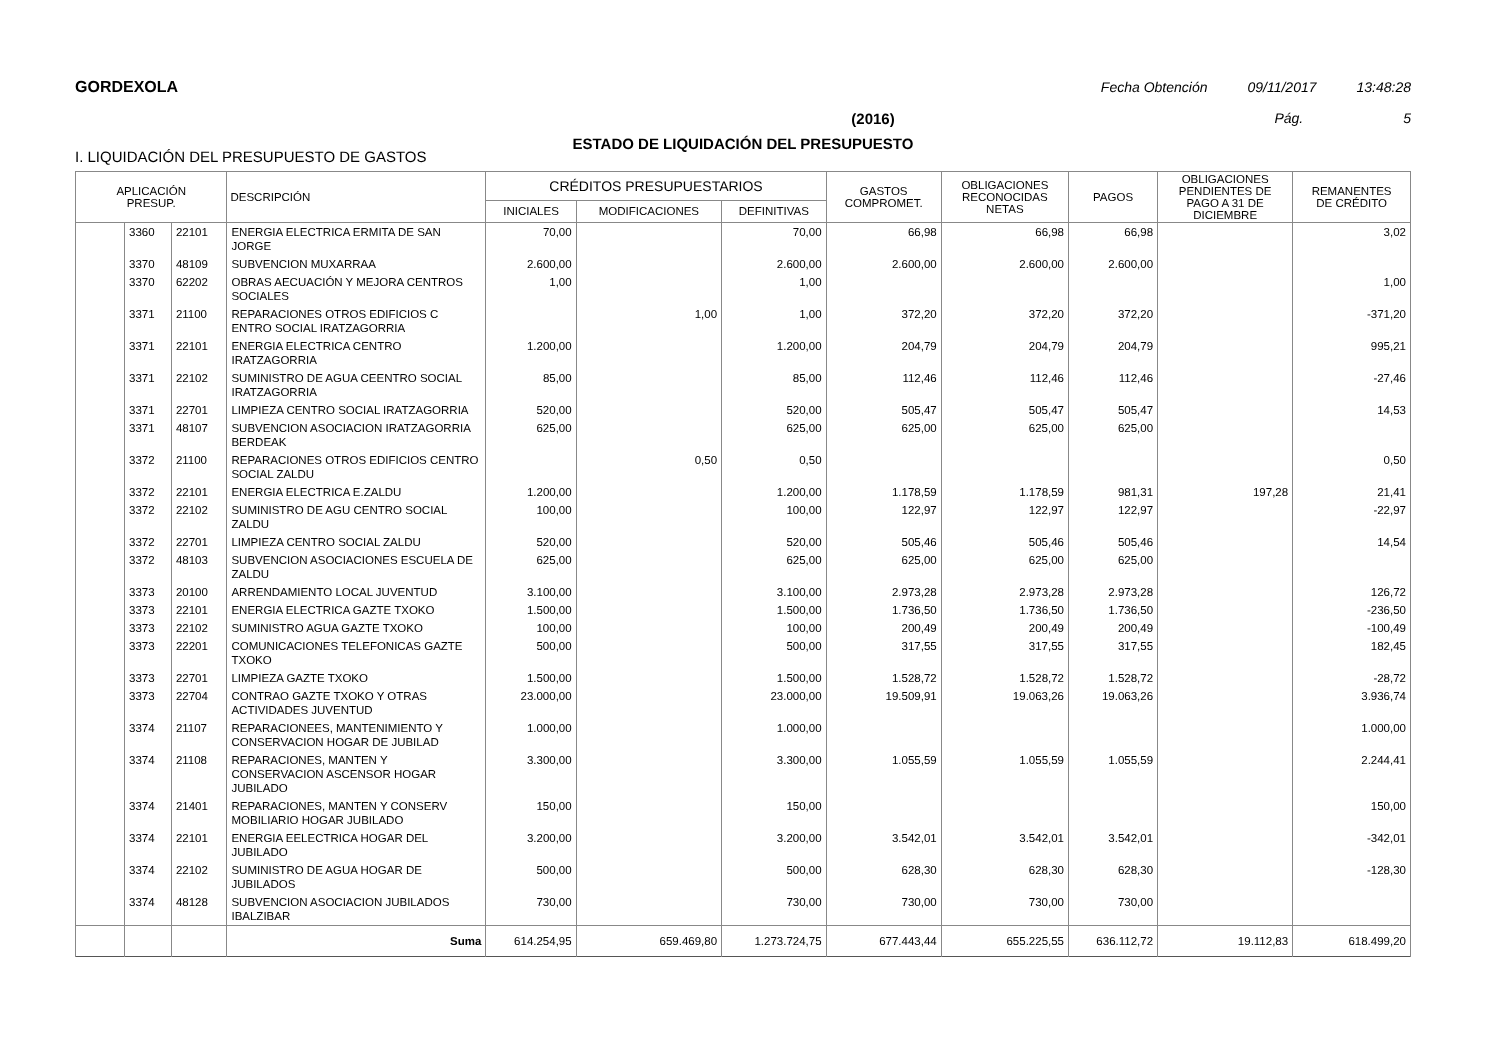GORDEXOLA Fecha Obtención 09/11/2017 13:48:28
(2016) Pág. 5
ESTADO DE LIQUIDACIÓN DEL PRESUPUESTO
I. LIQUIDACIÓN DEL PRESUPUESTO DE GASTOS
| APLICACIÓN PRESUP. | | | DESCRIPCIÓN | CRÉDITOS PRESUPUESTARIOS | | | GASTOS COMPROMET. | OBLIGACIONES RECONOCIDAS NETAS | PAGOS | OBLIGACIONES PENDIENTES DE PAGO A 31 DE DICIEMBRE | REMANENTES DE CRÉDITO |
| --- | --- | --- | --- | --- | --- | --- | --- | --- | --- | --- | --- |
| | | | | INICIALES | MODIFICACIONES | DEFINITIVAS | | | | | |
| | 3360 | 22101 | ENERGIA ELECTRICA ERMITA DE SAN JORGE | 70,00 | | 70,00 | 66,98 | 66,98 | 66,98 | | 3,02 |
| | 3370 | 48109 | SUBVENCION MUXARRAA | 2.600,00 | | 2.600,00 | 2.600,00 | 2.600,00 | 2.600,00 | | |
| | 3370 | 62202 | OBRAS AECUACIÓN Y MEJORA CENTROS SOCIALES | 1,00 | | 1,00 | | | | | 1,00 |
| | 3371 | 21100 | REPARACIONES OTROS EDIFICIOS C ENTRO SOCIAL IRATZAGORRIA | | 1,00 | 1,00 | 372,20 | 372,20 | 372,20 | | -371,20 |
| | 3371 | 22101 | ENERGIA ELECTRICA CENTRO IRATZAGORRIA | 1.200,00 | | 1.200,00 | 204,79 | 204,79 | 204,79 | | 995,21 |
| | 3371 | 22102 | SUMINISTRO DE AGUA CEENTRO SOCIAL IRATZAGORRIA | 85,00 | | 85,00 | 112,46 | 112,46 | 112,46 | | -27,46 |
| | 3371 | 22701 | LIMPIEZA CENTRO SOCIAL IRATZAGORRIA | 520,00 | | 520,00 | 505,47 | 505,47 | 505,47 | | 14,53 |
| | 3371 | 48107 | SUBVENCION ASOCIACION IRATZAGORRIA BERDEAK | 625,00 | | 625,00 | 625,00 | 625,00 | 625,00 | | |
| | 3372 | 21100 | REPARACIONES OTROS EDIFICIOS CENTRO SOCIAL ZALDU | | 0,50 | 0,50 | | | | | 0,50 |
| | 3372 | 22101 | ENERGIA ELECTRICA E.ZALDU | 1.200,00 | | 1.200,00 | 1.178,59 | 1.178,59 | 981,31 | 197,28 | 21,41 |
| | 3372 | 22102 | SUMINISTRO DE AGU CENTRO SOCIAL ZALDU | 100,00 | | 100,00 | 122,97 | 122,97 | 122,97 | | -22,97 |
| | 3372 | 22701 | LIMPIEZA CENTRO SOCIAL ZALDU | 520,00 | | 520,00 | 505,46 | 505,46 | 505,46 | | 14,54 |
| | 3372 | 48103 | SUBVENCION ASOCIACIONES ESCUELA DE ZALDU | 625,00 | | 625,00 | 625,00 | 625,00 | 625,00 | | |
| | 3373 | 20100 | ARRENDAMIENTO LOCAL JUVENTUD | 3.100,00 | | 3.100,00 | 2.973,28 | 2.973,28 | 2.973,28 | | 126,72 |
| | 3373 | 22101 | ENERGIA ELECTRICA GAZTE TXOKO | 1.500,00 | | 1.500,00 | 1.736,50 | 1.736,50 | 1.736,50 | | -236,50 |
| | 3373 | 22102 | SUMINISTRO AGUA GAZTE TXOKO | 100,00 | | 100,00 | 200,49 | 200,49 | 200,49 | | -100,49 |
| | 3373 | 22201 | COMUNICACIONES TELEFONICAS GAZTE TXOKO | 500,00 | | 500,00 | 317,55 | 317,55 | 317,55 | | 182,45 |
| | 3373 | 22701 | LIMPIEZA GAZTE TXOKO | 1.500,00 | | 1.500,00 | 1.528,72 | 1.528,72 | 1.528,72 | | -28,72 |
| | 3373 | 22704 | CONTRAO GAZTE TXOKO Y OTRAS ACTIVIDADES JUVENTUD | 23.000,00 | | 23.000,00 | 19.509,91 | 19.063,26 | 19.063,26 | | 3.936,74 |
| | 3374 | 21107 | REPARACIONEES, MANTENIMIENTO Y CONSERVACION HOGAR DE JUBILAD | 1.000,00 | | 1.000,00 | | | | | 1.000,00 |
| | 3374 | 21108 | REPARACIONES, MANTEN Y CONSERVACION ASCENSOR HOGAR JUBILADO | 3.300,00 | | 3.300,00 | 1.055,59 | 1.055,59 | 1.055,59 | | 2.244,41 |
| | 3374 | 21401 | REPARACIONES, MANTEN Y CONSERV MOBILIARIO HOGAR JUBILADO | 150,00 | | 150,00 | | | | | 150,00 |
| | 3374 | 22101 | ENERGIA EELECTRICA HOGAR DEL JUBILADO | 3.200,00 | | 3.200,00 | 3.542,01 | 3.542,01 | 3.542,01 | | -342,01 |
| | 3374 | 22102 | SUMINISTRO DE AGUA HOGAR DE JUBILADOS | 500,00 | | 500,00 | 628,30 | 628,30 | 628,30 | | -128,30 |
| | 3374 | 48128 | SUBVENCION ASOCIACION JUBILADOS IBALZIBAR | 730,00 | | 730,00 | 730,00 | 730,00 | 730,00 | | |
| | | | Suma | 614.254,95 | 659.469,80 | 1.273.724,75 | 677.443,44 | 655.225,55 | 636.112,72 | 19.112,83 | 618.499,20 |